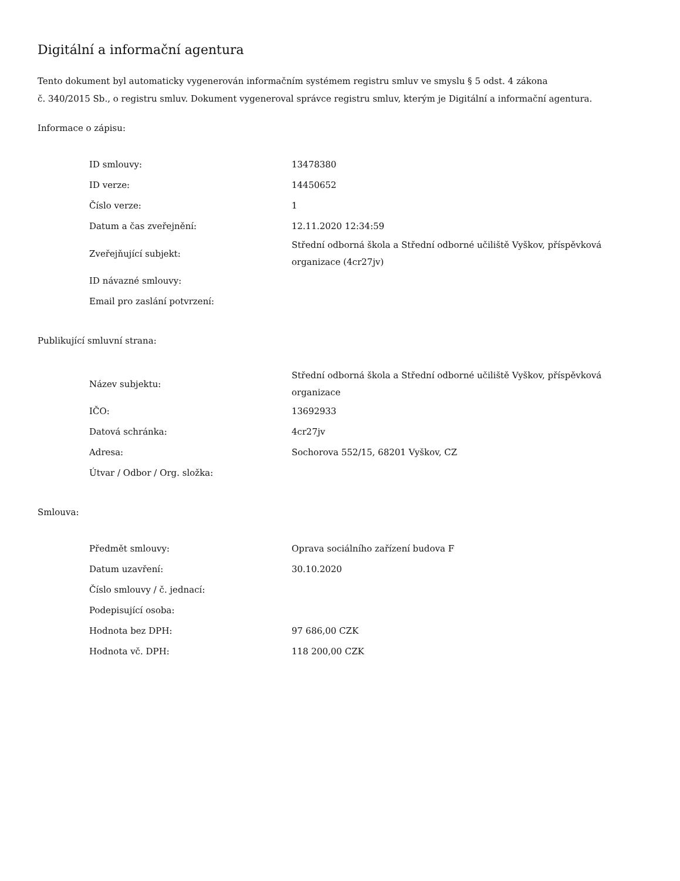Digitální a informační agentura
Tento dokument byl automaticky vygenerován informačním systémem registru smluv ve smyslu § 5 odst. 4 zákona
č. 340/2015 Sb., o registru smluv. Dokument vygeneroval správce registru smluv, kterým je Digitální a informační agentura.
Informace o zápisu:
| ID smlouvy: | 13478380 |
| ID verze: | 14450652 |
| Číslo verze: | 1 |
| Datum a čas zveřejnění: | 12.11.2020 12:34:59 |
| Zveřejňující subjekt: | Střední odborná škola a Střední odborné učiliště Vyškov, příspěvková organizace (4cr27jv) |
| ID návazné smlouvy: | |
| Email pro zaslání potvrzení: | |
Publikující smluvní strana:
| Název subjektu: | Střední odborná škola a Střední odborné učiliště Vyškov, příspěvková organizace |
| IČO: | 13692933 |
| Datová schránka: | 4cr27jv |
| Adresa: | Sochorova 552/15, 68201 Vyškov, CZ |
| Útvar / Odbor / Org. složka: | |
Smlouva:
| Předmět smlouvy: | Oprava sociálního zařízení budova F |
| Datum uzavření: | 30.10.2020 |
| Číslo smlouvy / č. jednací: | |
| Podepisující osoba: | |
| Hodnota bez DPH: | 97 686,00 CZK |
| Hodnota vč. DPH: | 118 200,00 CZK |